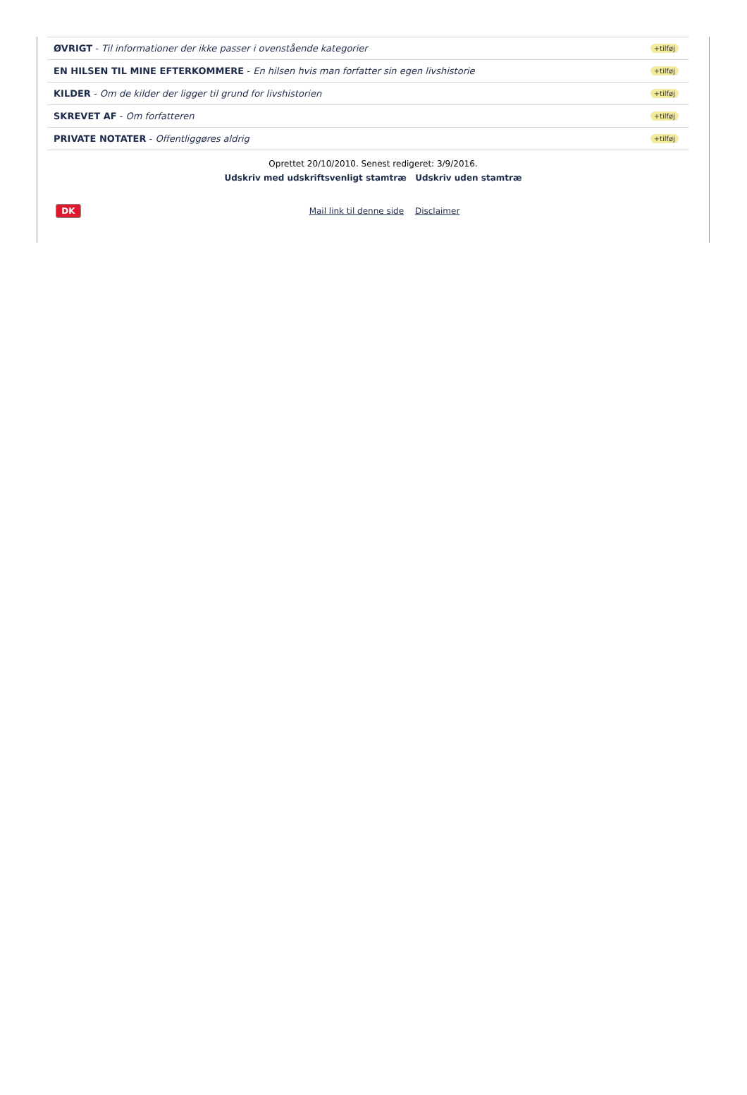ØVRIGT - Til informationer der ikke passer i ovenstående kategorier +tilføj
EN HILSEN TIL MINE EFTERKOMMERE - En hilsen hvis man forfatter sin egen livshistorie +tilføj
KILDER - Om de kilder der ligger til grund for livshistorien +tilføj
SKREVET AF - Om forfatteren +tilføj
PRIVATE NOTATER - Offentliggøres aldrig +tilføj
Oprettet 20/10/2010. Senest redigeret: 3/9/2016.
Udskriv med udskriftsvenligt stamtræ Udskriv uden stamtræ
DK
Mail link til denne side Disclaimer